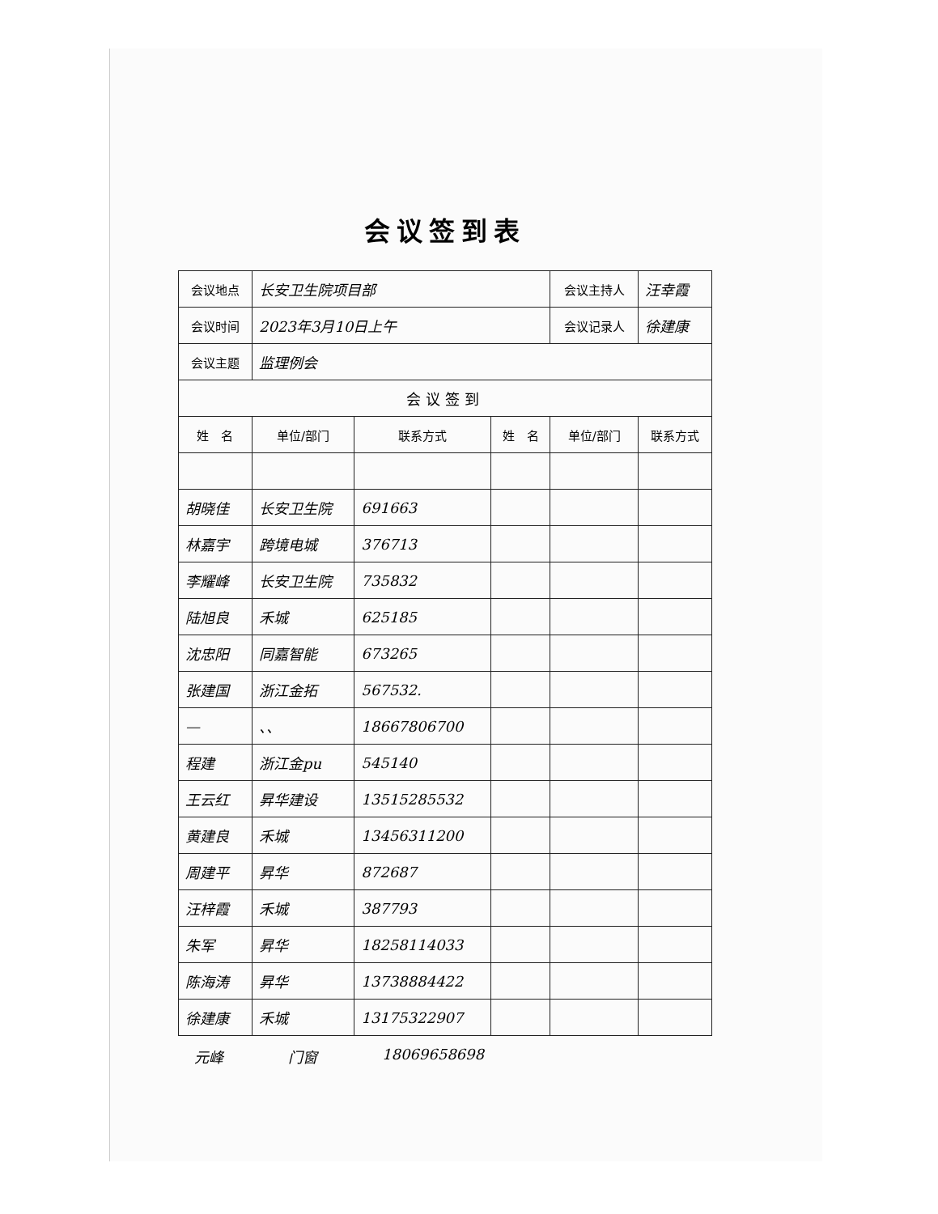会议签到表
| 会议地点 | 长安卫生院项目部 | | | 会议主持人 | 汪幸霞 |
| 会议时间 | 2023年3月10日上午 | | | 会议记录人 | 徐建康 |
| 会议主题 | 监理例会 | | | | |
| 会议签到 | | | | | |
| 姓 名 | 单位/部门 | 联系方式 | 姓 名 | 单位/部门 | 联系方式 |
| 胡晓佳 | 长安卫生院 | 691663 | | | |
| 林嘉宇 | 跨境电城 | 376713 | | | |
| 李耀峰 | 长安卫生院 | 735832 | | | |
| 陆旭良 | 禾城 | 625185 | | | |
| 沈忠阳 | 同嘉智能 | 673265 | | | |
| 张建国 | 浙江金拓 | 567532. | | | |
| — | 、、 | 18667806700 | | | |
| 程建 | 浙江金pu | 545140 | | | |
| 王云红 | 昇华建设 | 13515285532 | | | |
| 黄建良 | 禾城 | 13456311200 | | | |
| 周建平 | 昇华 | 872687 | | | |
| 汪梓霞 | 禾城 | 387793 | | | |
| 朱军 | 昇华 | 18258114033 | | | |
| 陈海涛 | 昇华 | 13738884422 | | | |
| 徐建康 | 禾城 | 13175322907 | | | |
元峰 门窗 18069658698